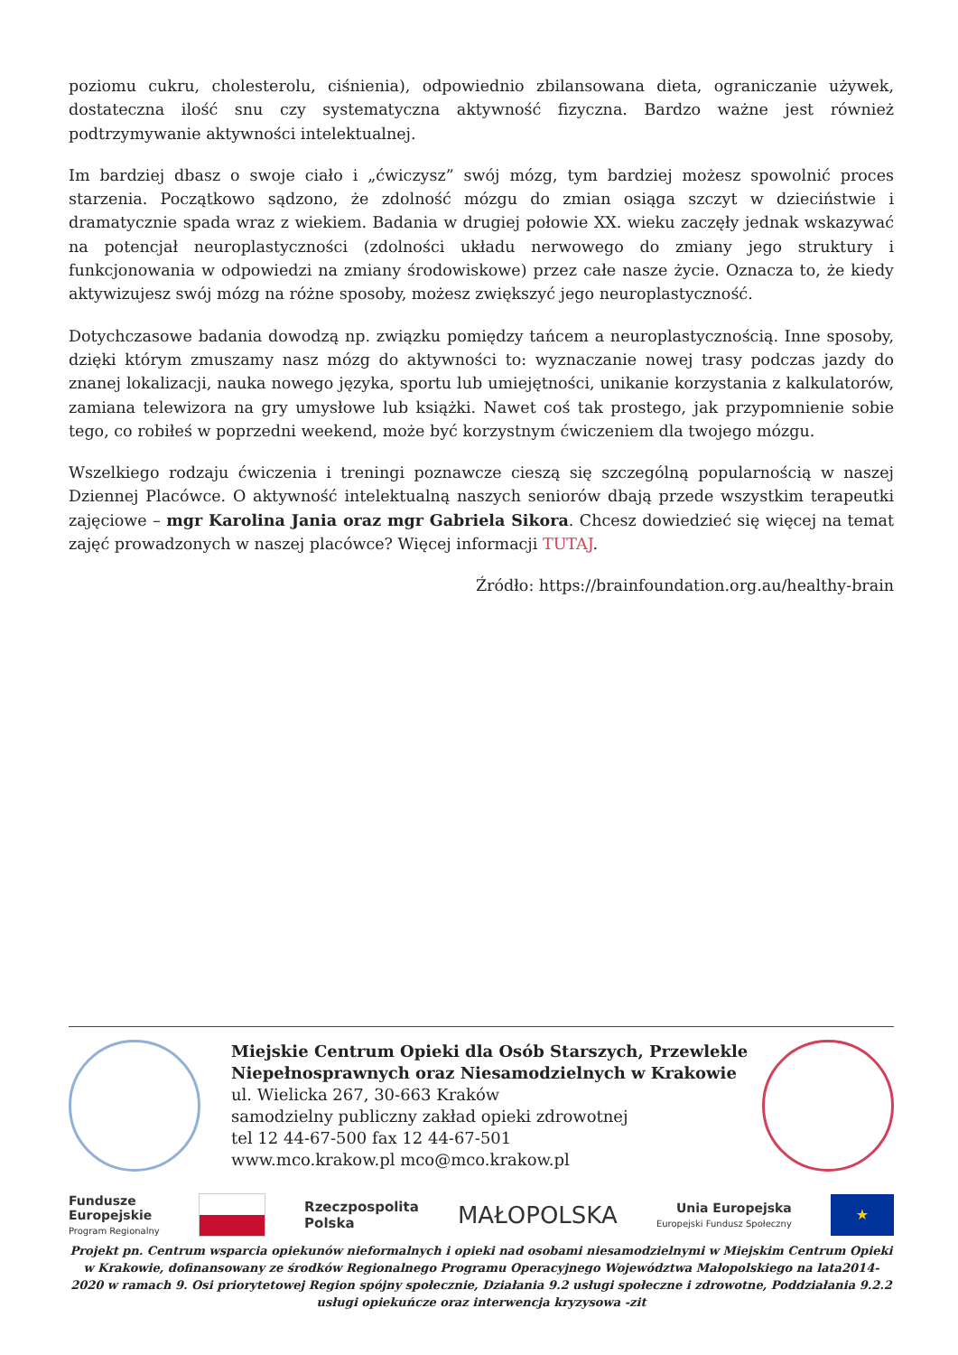poziomu cukru, cholesterolu, ciśnienia), odpowiednio zbilansowana dieta, ograniczanie używek, dostateczna ilość snu czy systematyczna aktywność fizyczna. Bardzo ważne jest również podtrzymywanie aktywności intelektualnej.
Im bardziej dbasz o swoje ciało i „ćwiczysz” swój mózg, tym bardziej możesz spowolnić proces starzenia. Początkowo sądzono, że zdolność mózgu do zmian osiąga szczyt w dzieciństwie i dramatycznie spada wraz z wiekiem. Badania w drugiej połowie XX. wieku zaczęły jednak wskazywać na potencjał neuroplastyczności (zdolności układu nerwowego do zmiany jego struktury i funkcjonowania w odpowiedzi na zmiany środowiskowe) przez całe nasze życie. Oznacza to, że kiedy aktywizujesz swój mózg na różne sposoby, możesz zwiększyć jego neuroplastyczność.
Dotychczasowe badania dowodzą np. związku pomiędzy tańcem a neuroplastycznością. Inne sposoby, dzięki którym zmuszamy nasz mózg do aktywności to: wyznaczanie nowej trasy podczas jazdy do znanej lokalizacji, nauka nowego języka, sportu lub umiejętności, unikanie korzystania z kalkulatorów, zamiana telewizora na gry umysłowe lub książki. Nawet coś tak prostego, jak przypomnienie sobie tego, co robiłeś w poprzedni weekend, może być korzystnym ćwiczeniem dla twojego mózgu.
Wszelkiego rodzaju ćwiczenia i treningi poznawcze cieszą się szczególną popularnością w naszej Dziennej Placówce. O aktywność intelektualną naszych seniorów dbają przede wszystkim terapeutki zajęciowe – mgr Karolina Jania oraz mgr Gabriela Sikora. Chcesz dowiedzieć się więcej na temat zajęć prowadzonych w naszej placówce? Więcej informacji TUTAJ.
Źródło: https://brainfoundation.org.au/healthy-brain
Miejskie Centrum Opieki dla Osób Starszych, Przewlekle Niepełnosprawnych oraz Niesamodzielnych w Krakowie
ul. Wielicka 267, 30-663 Kraków
samodzielny publiczny zakład opieki zdrowotnej
tel 12 44-67-500 fax 12 44-67-501
www.mco.krakow.pl mco@mco.krakow.pl
Fundusze
Europejskie
Program Regionalny
Rzeczpospolita
Polska
MAŁOPOLSKA
Unia Europejska
Europejski Fundusz Społeczny
★
Projekt pn. Centrum wsparcia opiekunów nieformalnych i opieki nad osobami niesamodzielnymi w Miejskim Centrum Opieki w Krakowie, dofinansowany ze środków Regionalnego Programu Operacyjnego Województwa Małopolskiego na lata2014-2020 w ramach 9. Osi priorytetowej Region spójny społecznie, Działania 9.2 usługi społeczne i zdrowotne, Poddziałania 9.2.2 usługi opiekuńcze oraz interwencja kryzysowa -zit